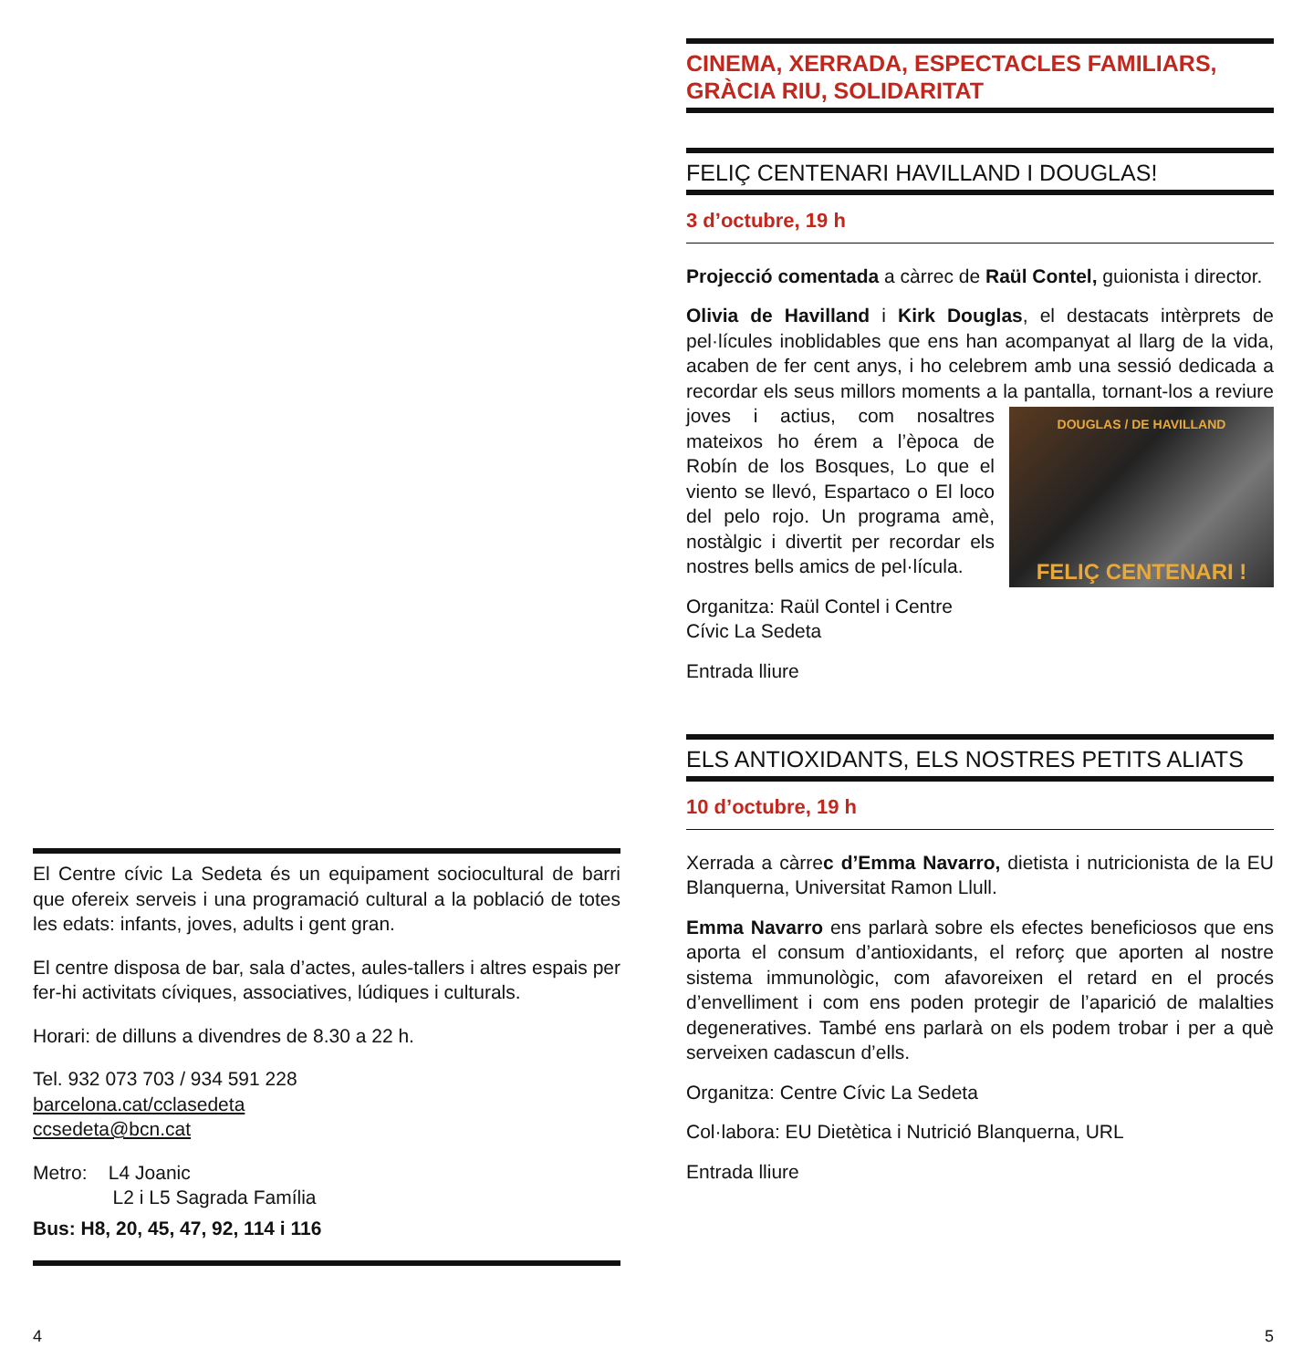El Centre cívic La Sedeta és un equipament sociocultural de barri que ofereix serveis i una programació cultural a la població de totes les edats: infants, joves, adults i gent gran.
El centre disposa de bar, sala d’actes, aules-tallers i altres espais per fer-hi activitats cíviques, associatives, lúdiques i culturals.
Horari: de dilluns a divendres de 8.30 a 22 h.
Tel. 932 073 703 / 934 591 228
barcelona.cat/cclasedeta
ccsedeta@bcn.cat
Metro: L4 Joanic
L2 i L5 Sagrada Família
Bus: H8, 20, 45, 47, 92, 114 i 116
4
CINEMA, XERRADA, ESPECTACLES FAMILIARS, GRÀCIA RIU, SOLIDARITAT
FELIÇ CENTENARI HAVILLAND I DOUGLAS!
3 d’octubre, 19 h
Projecció comentada a càrrec de Raül Contel, guionista i director.
Olivia de Havilland i Kirk Douglas, el destacats intèrprets de pel·lícules inoblidables que ens han acompanyat al llarg de la vida, acaben de fer cent anys, i ho celebrem amb una sessió dedicada a recordar els seus millors moments a la pantalla,
DOUGLAS / DE HAVILLAND
FELIÇ CENTENARI !
tornant-los a reviure joves i actius, com nosaltres mateixos ho érem a l’època de Robín de los Bosques, Lo que el viento se llevó, Espartaco o El loco del pelo rojo. Un programa amè, nostàlgic i divertit per recordar els nostres bells amics de pel·lícula.
Organitza: Raül Contel i Centre Cívic La Sedeta
Entrada lliure
ELS ANTIOXIDANTS, ELS NOSTRES PETITS ALIATS
10 d’octubre, 19 h
Xerrada a càrrec d’Emma Navarro, dietista i nutricionista de la EU Blanquerna, Universitat Ramon Llull.
Emma Navarro ens parlarà sobre els efectes beneficiosos que ens aporta el consum d’antioxidants, el reforç que aporten al nostre sistema immunològic, com afavoreixen el retard en el procés d’envelliment i com ens poden protegir de l’aparició de malalties degeneratives. També ens parlarà on els podem trobar i per a què serveixen cadascun d’ells.
Organitza: Centre Cívic La Sedeta
Col·labora: EU Dietètica i Nutrició Blanquerna, URL
Entrada lliure
5